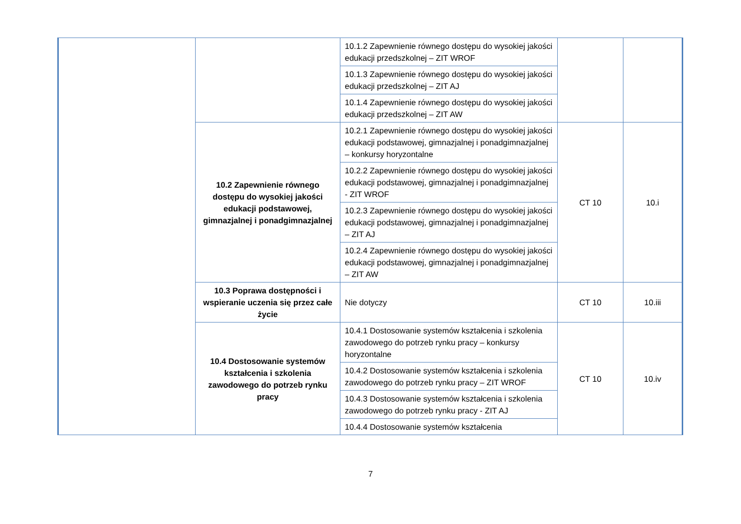| | | 10.1.2 Zapewnienie równego dostępu do wysokiej jakości edukacji przedszkolnej – ZIT WROF | | |
| | | 10.1.3 Zapewnienie równego dostępu do wysokiej jakości edukacji przedszkolnej – ZIT AJ | | |
| | | 10.1.4 Zapewnienie równego dostępu do wysokiej jakości edukacji przedszkolnej – ZIT AW | | |
| | 10.2 Zapewnienie równego dostępu do wysokiej jakości edukacji podstawowej, gimnazjalnej i ponadgimnazjalnej | 10.2.1 Zapewnienie równego dostępu do wysokiej jakości edukacji podstawowej, gimnazjalnej i ponadgimnazjalnej – konkursy horyzontalne | CT 10 | 10.i |
| | | 10.2.2 Zapewnienie równego dostępu do wysokiej jakości edukacji podstawowej, gimnazjalnej i ponadgimnazjalnej - ZIT WROF | | |
| | | 10.2.3 Zapewnienie równego dostępu do wysokiej jakości edukacji podstawowej, gimnazjalnej i ponadgimnazjalnej – ZIT AJ | | |
| | | 10.2.4 Zapewnienie równego dostępu do wysokiej jakości edukacji podstawowej, gimnazjalnej i ponadgimnazjalnej – ZIT AW | | |
| | 10.3 Poprawa dostępności i wspieranie uczenia się przez całe życie | Nie dotyczy | CT 10 | 10.iii |
| | 10.4 Dostosowanie systemów kształcenia i szkolenia zawodowego do potrzeb rynku pracy | 10.4.1 Dostosowanie systemów kształcenia i szkolenia zawodowego do potrzeb rynku pracy – konkursy horyzontalne | CT 10 | 10.iv |
| | | 10.4.2 Dostosowanie systemów kształcenia i szkolenia zawodowego do potrzeb rynku pracy – ZIT WROF | | |
| | | 10.4.3 Dostosowanie systemów kształcenia i szkolenia zawodowego do potrzeb rynku pracy - ZIT AJ | | |
| | | 10.4.4 Dostosowanie systemów kształcenia | | |
7